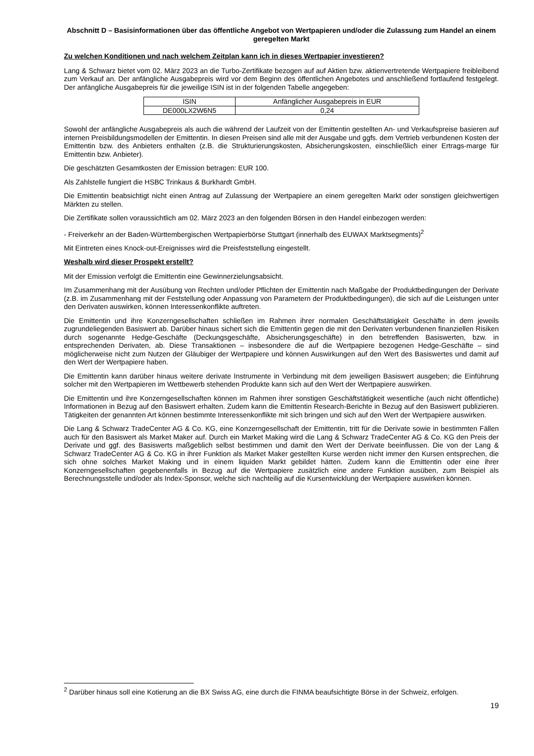Abschnitt D – Basisinformationen über das öffentliche Angebot von Wertpapieren und/oder die Zulassung zum Handel an einem geregelten Markt
Zu welchen Konditionen und nach welchem Zeitplan kann ich in dieses Wertpapier investieren?
Lang & Schwarz bietet vom 02. März 2023 an die Turbo-Zertifikate bezogen auf auf Aktien bzw. aktienvertretende Wertpapiere freibleibend zum Verkauf an. Der anfängliche Ausgabepreis wird vor dem Beginn des öffentlichen Angebotes und anschließend fortlaufend festgelegt. Der anfängliche Ausgabepreis für die jeweilige ISIN ist in der folgenden Tabelle angegeben:
| ISIN | Anfänglicher Ausgabepreis in EUR |
| DE000LX2W6N5 | 0,24 |
Sowohl der anfängliche Ausgabepreis als auch die während der Laufzeit von der Emittentin gestellten An- und Verkaufspreise basieren auf internen Preisbildungsmodellen der Emittentin. In diesen Preisen sind alle mit der Ausgabe und ggfs. dem Vertrieb verbundenen Kosten der Emittentin bzw. des Anbieters enthalten (z.B. die Strukturierungskosten, Absicherungskosten, einschließlich einer Ertrags-marge für Emittentin bzw. Anbieter).
Die geschätzten Gesamtkosten der Emission betragen: EUR 100.
Als Zahlstelle fungiert die HSBC Trinkaus & Burkhardt GmbH.
Die Emittentin beabsichtigt nicht einen Antrag auf Zulassung der Wertpapiere an einem geregelten Markt oder sonstigen gleichwertigen Märkten zu stellen.
Die Zertifikate sollen voraussichtlich am 02. März 2023 an den folgenden Börsen in den Handel einbezogen werden:
- Freiverkehr an der Baden-Württembergischen Wertpapierbörse Stuttgart (innerhalb des EUWAX Marktsegments)<sup>2</sup>
Mit Eintreten eines Knock-out-Ereignisses wird die Preisfeststellung eingestellt.
Weshalb wird dieser Prospekt erstellt?
Mit der Emission verfolgt die Emittentin eine Gewinnerzielungsabsicht.
Im Zusammenhang mit der Ausübung von Rechten und/oder Pflichten der Emittentin nach Maßgabe der Produktbedingungen der Derivate (z.B. im Zusammenhang mit der Feststellung oder Anpassung von Parametern der Produktbedingungen), die sich auf die Leistungen unter den Derivaten auswirken, können Interessenkonflikte auftreten.
Die Emittentin und ihre Konzerngesellschaften schließen im Rahmen ihrer normalen Geschäftstätigkeit Geschäfte in dem jeweils zugrundeliegenden Basiswert ab. Darüber hinaus sichert sich die Emittentin gegen die mit den Derivaten verbundenen finanziellen Risiken durch sogenannte Hedge-Geschäfte (Deckungsgeschäfte, Absicherungsgeschäfte) in den betreffenden Basiswerten, bzw. in entsprechenden Derivaten, ab. Diese Transaktionen – insbesondere die auf die Wertpapiere bezogenen Hedge-Geschäfte – sind möglicherweise nicht zum Nutzen der Gläubiger der Wertpapiere und können Auswirkungen auf den Wert des Basiswertes und damit auf den Wert der Wertpapiere haben.
Die Emittentin kann darüber hinaus weitere derivate Instrumente in Verbindung mit dem jeweiligen Basiswert ausgeben; die Einführung solcher mit den Wertpapieren im Wettbewerb stehenden Produkte kann sich auf den Wert der Wertpapiere auswirken.
Die Emittentin und ihre Konzerngesellschaften können im Rahmen ihrer sonstigen Geschäftstätigkeit wesentliche (auch nicht öffentliche) Informationen in Bezug auf den Basiswert erhalten. Zudem kann die Emittentin Research-Berichte in Bezug auf den Basiswert publizieren. Tätigkeiten der genannten Art können bestimmte Interessenkonflikte mit sich bringen und sich auf den Wert der Wertpapiere auswirken.
Die Lang & Schwarz TradeCenter AG & Co. KG, eine Konzerngesellschaft der Emittentin, tritt für die Derivate sowie in bestimmten Fällen auch für den Basiswert als Market Maker auf. Durch ein Market Making wird die Lang & Schwarz TradeCenter AG & Co. KG den Preis der Derivate und ggf. des Basiswerts maßgeblich selbst bestimmen und damit den Wert der Derivate beeinflussen. Die von der Lang & Schwarz TradeCenter AG & Co. KG in ihrer Funktion als Market Maker gestellten Kurse werden nicht immer den Kursen entsprechen, die sich ohne solches Market Making und in einem liquiden Markt gebildet hätten. Zudem kann die Emittentin oder eine ihrer Konzerngesellschaften gegebenenfalls in Bezug auf die Wertpapiere zusätzlich eine andere Funktion ausüben, zum Beispiel als Berechnungsstelle und/oder als Index-Sponsor, welche sich nachteilig auf die Kursentwicklung der Wertpapiere auswirken können.
<sup>2</sup> Darüber hinaus soll eine Kotierung an die BX Swiss AG, eine durch die FINMA beaufsichtigte Börse in der Schweiz, erfolgen.
19